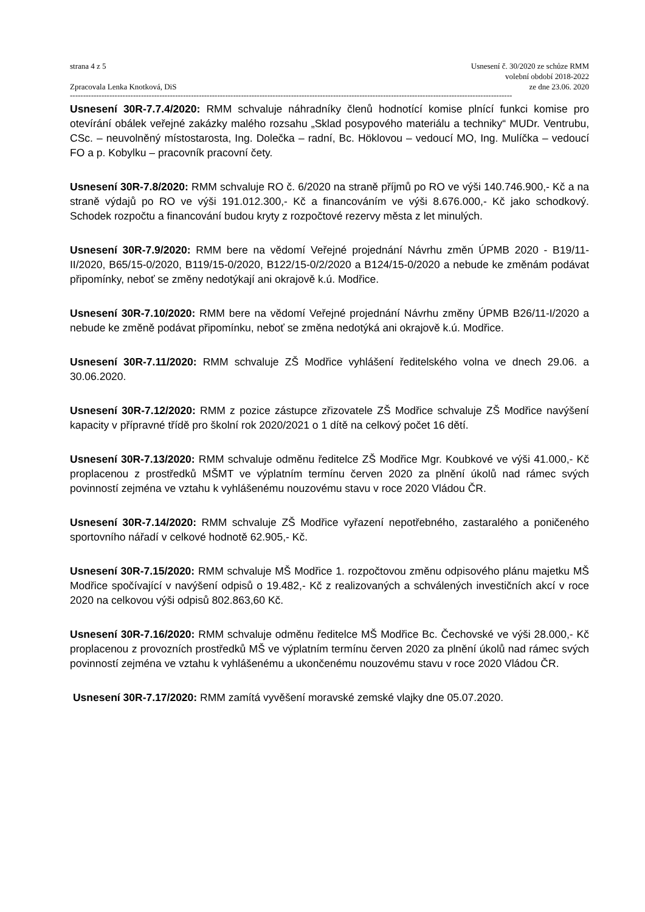strana 4 z 5
Zpracovala Lenka Knotková, DiS
Usnesení č. 30/2020 ze schůze RMM
volební období 2018-2022
ze dne 23.06. 2020
------------------------------------------------------------------------------------------------------------------------------------------------------------------------
Usnesení 30R-7.7.4/2020: RMM schvaluje náhradníky členů hodnotící komise plnící funkci komise pro otevírání obálek veřejné zakázky malého rozsahu „Sklad posypového materiálu a techniky“ MUDr. Ventrubu, CSc. – neuvolněný místostarosta, Ing. Dolečka – radní, Bc. Höklovou – vedoucí MO, Ing. Mulíčka – vedoucí FO a p. Kobylku – pracovník pracovní čety.
Usnesení 30R-7.8/2020: RMM schvaluje RO č. 6/2020 na straně příjmů po RO ve výši 140.746.900,- Kč a na straně výdajů po RO ve výši 191.012.300,- Kč a financováním ve výši 8.676.000,- Kč jako schodkový. Schodek rozpočtu a financování budou kryty z rozpočtové rezervy města z let minulých.
Usnesení 30R-7.9/2020: RMM bere na vědomí Veřejné projednání Návrhu změn ÚPMB 2020 - B19/11-II/2020, B65/15-0/2020, B119/15-0/2020, B122/15-0/2/2020 a B124/15-0/2020 a nebude ke změnám podávat připomínky, neboť se změny nedotýkají ani okrajově k.ú. Modřice.
Usnesení 30R-7.10/2020: RMM bere na vědomí Veřejné projednání Návrhu změny ÚPMB B26/11-I/2020 a nebude ke změně podávat připomínku, neboť se změna nedotýká ani okrajově k.ú. Modřice.
Usnesení 30R-7.11/2020: RMM schvaluje ZŠ Modřice vyhlášení ředitelského volna ve dnech 29.06. a 30.06.2020.
Usnesení 30R-7.12/2020: RMM z pozice zástupce zřizovatele ZŠ Modřice schvaluje ZŠ Modřice navýšení kapacity v přípravné třídě pro školní rok 2020/2021 o 1 dítě na celkový počet 16 dětí.
Usnesení 30R-7.13/2020: RMM schvaluje odměnu ředitelce ZŠ Modřice Mgr. Koubkové ve výši 41.000,- Kč proplacenou z prostředků MŠMT ve výplatním termínu červen 2020 za plnění úkolů nad rámec svých povinností zejména ve vztahu k vyhlášenému nouzovému stavu v roce 2020 Vládou ČR.
Usnesení 30R-7.14/2020: RMM schvaluje ZŠ Modřice vyřazení nepotřebného, zastaralého a poničeného sportovního nářadí v celkové hodnotě 62.905,- Kč.
Usnesení 30R-7.15/2020: RMM schvaluje MŠ Modřice 1. rozpočtovou změnu odpisového plánu majetku MŠ Modřice spočívající v navýšení odpisů o 19.482,- Kč z realizovaných a schválených investičních akcí v roce 2020 na celkovou výši odpisů 802.863,60 Kč.
Usnesení 30R-7.16/2020: RMM schvaluje odměnu ředitelce MŠ Modřice Bc. Čechovské ve výši 28.000,- Kč proplacenou z provozních prostředků MŠ ve výplatním termínu červen 2020 za plnění úkolů nad rámec svých povinností zejména ve vztahu k vyhlášenému a ukončenému nouzovému stavu v roce 2020 Vládou ČR.
Usnesení 30R-7.17/2020: RMM zamítá vyvěšení moravské zemské vlajky dne 05.07.2020.